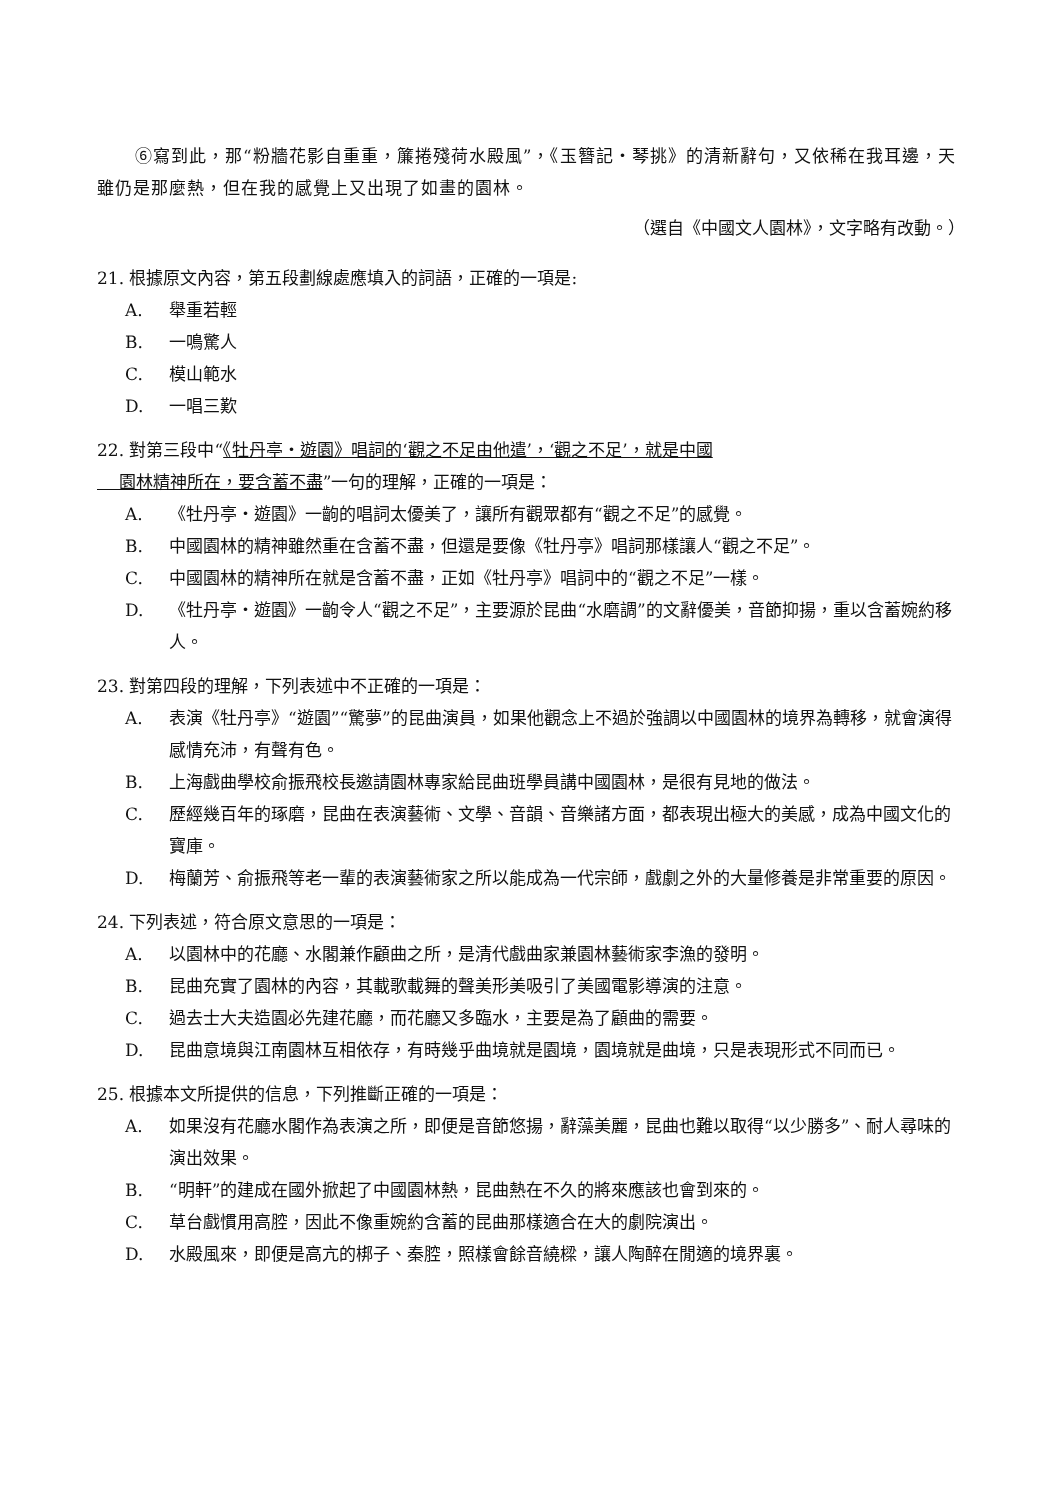⑥寫到此，那“粉牆花影自重重，簾捲殘荷水殿風”，《玉簪記・琴挑》的清新辭句，又依稀在我耳邊，天雖仍是那麼熱，但在我的感覺上又出現了如畫的園林。
（選自《中國文人園林》，文字略有改動。）
21. 根據原文內容，第五段劃線處應填入的詞語，正確的一項是:
A. 舉重若輕
B. 一鳴驚人
C. 模山範水
D. 一唱三歎
22. 對第三段中“《牡丹亭・遊園》唱詞的‘觀之不足由他遣’，‘觀之不足’，就是中國
園林精神所在，要含蓄不盡”一句的理解，正確的一項是：
A. 《牡丹亭・遊園》一齣的唱詞太優美了，讓所有觀眾都有“觀之不足”的感覺。
B. 中國園林的精神雖然重在含蓄不盡，但還是要像《牡丹亭》唱詞那樣讓人“觀之不足”。
C. 中國園林的精神所在就是含蓄不盡，正如《牡丹亭》唱詞中的“觀之不足”一樣。
D. 《牡丹亭・遊園》一齣令人“觀之不足”，主要源於昆曲“水磨調”的文辭優美，音節抑揚，重以含蓄婉約移人。
23. 對第四段的理解，下列表述中不正確的一項是：
A. 表演《牡丹亭》“遊園”“驚夢”的昆曲演員，如果他觀念上不過於強調以中國園林的境界為轉移，就會演得感情充沛，有聲有色。
B. 上海戲曲學校俞振飛校長邀請園林專家給昆曲班學員講中國園林，是很有見地的做法。
C. 歷經幾百年的琢磨，昆曲在表演藝術、文學、音韻、音樂諸方面，都表現出極大的美感，成為中國文化的寶庫。
D. 梅蘭芳、俞振飛等老一輩的表演藝術家之所以能成為一代宗師，戲劇之外的大量修養是非常重要的原因。
24. 下列表述，符合原文意思的一項是：
A. 以園林中的花廳、水閣兼作顧曲之所，是清代戲曲家兼園林藝術家李漁的發明。
B. 昆曲充實了園林的內容，其載歌載舞的聲美形美吸引了美國電影導演的注意。
C. 過去士大夫造園必先建花廳，而花廳又多臨水，主要是為了顧曲的需要。
D. 昆曲意境與江南園林互相依存，有時幾乎曲境就是園境，園境就是曲境，只是表現形式不同而已。
25. 根據本文所提供的信息，下列推斷正確的一項是：
A. 如果沒有花廳水閣作為表演之所，即便是音節悠揚，辭藻美麗，昆曲也難以取得“以少勝多”、耐人尋味的演出效果。
B. “明軒”的建成在國外掀起了中國園林熱，昆曲熱在不久的將來應該也會到來的。
C. 草台戲慣用高腔，因此不像重婉約含蓄的昆曲那樣適合在大的劇院演出。
D. 水殿風來，即便是高亢的梆子、秦腔，照樣會餘音繞樑，讓人陶醉在閒適的境界裏。